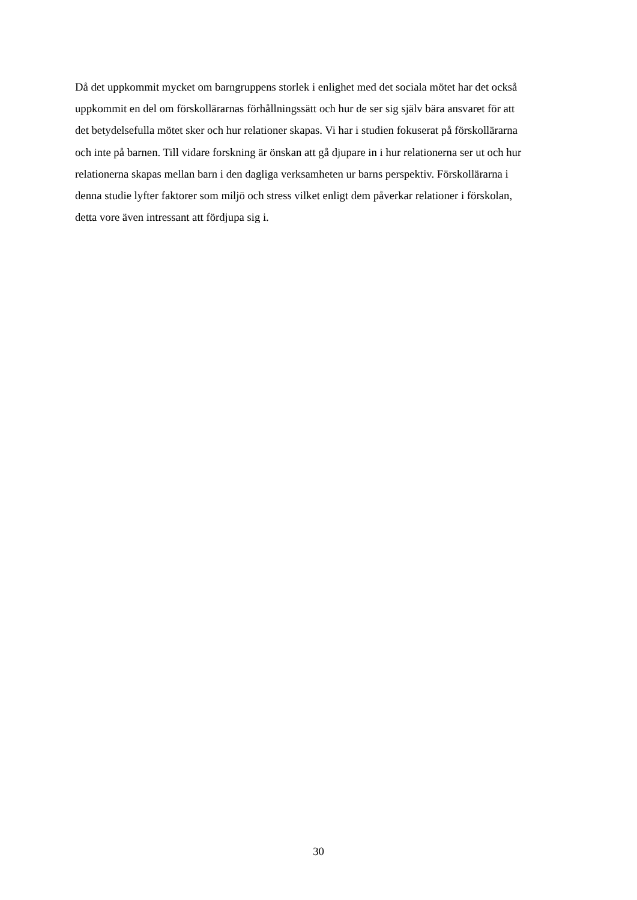Då det uppkommit mycket om barngruppens storlek i enlighet med det sociala mötet har det också
uppkommit en del om förskollärarnas förhållningssätt och hur de ser sig själv bära ansvaret för att
det betydelsefulla mötet sker och hur relationer skapas. Vi har i studien fokuserat på förskollärarna
och inte på barnen. Till vidare forskning är önskan att gå djupare in i hur relationerna ser ut och hur
relationerna skapas mellan barn i den dagliga verksamheten ur barns perspektiv. Förskollärarna i
denna studie lyfter faktorer som miljö och stress vilket enligt dem påverkar relationer i förskolan,
detta vore även intressant att fördjupa sig i.
30